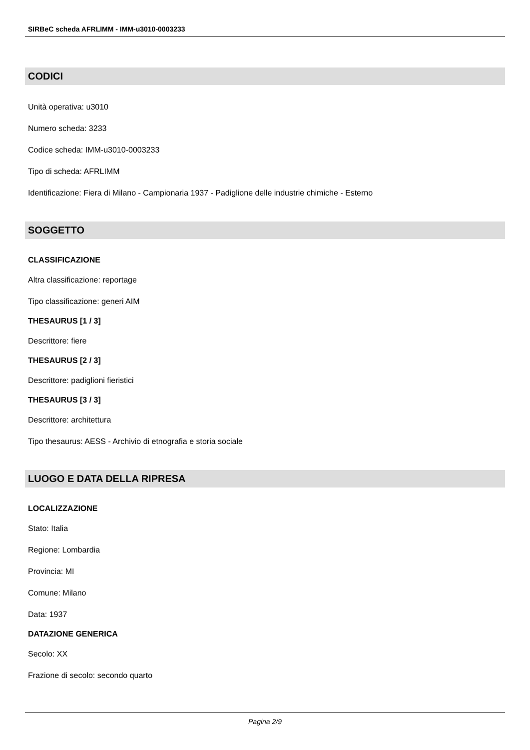SIRBeC scheda AFRLIMM - IMM-u3010-0003233
CODICI
Unità operativa: u3010
Numero scheda: 3233
Codice scheda: IMM-u3010-0003233
Tipo di scheda: AFRLIMM
Identificazione: Fiera di Milano - Campionaria 1937 - Padiglione delle industrie chimiche - Esterno
SOGGETTO
CLASSIFICAZIONE
Altra classificazione: reportage
Tipo classificazione: generi AIM
THESAURUS [1 / 3]
Descrittore: fiere
THESAURUS [2 / 3]
Descrittore: padiglioni fieristici
THESAURUS [3 / 3]
Descrittore: architettura
Tipo thesaurus: AESS - Archivio di etnografia e storia sociale
LUOGO E DATA DELLA RIPRESA
LOCALIZZAZIONE
Stato: Italia
Regione: Lombardia
Provincia: MI
Comune: Milano
Data: 1937
DATAZIONE GENERICA
Secolo: XX
Frazione di secolo: secondo quarto
Pagina 2/9